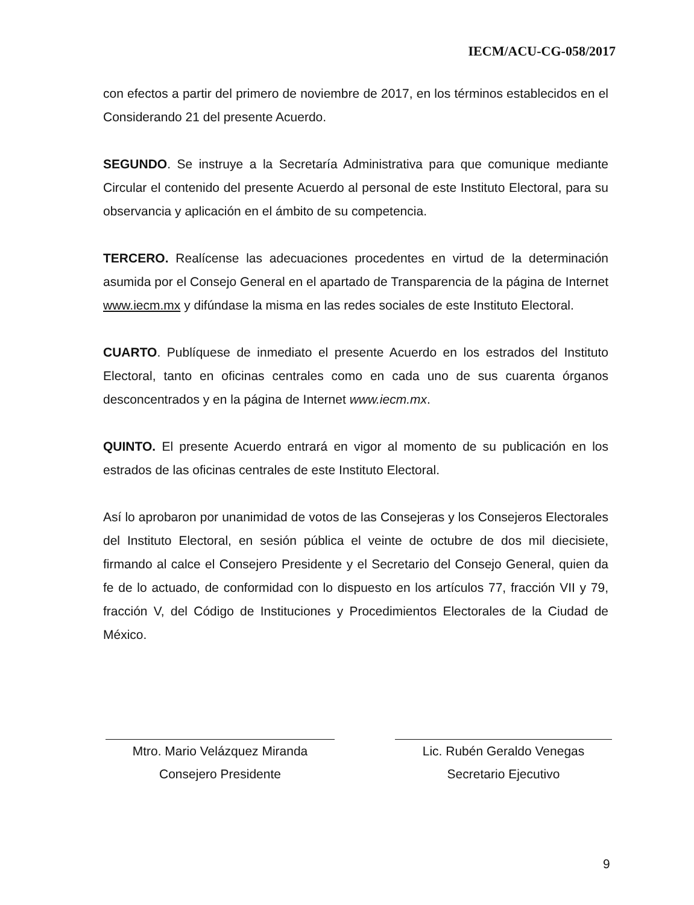IECM/ACU-CG-058/2017
con efectos a partir del primero de noviembre de 2017, en los términos establecidos en el Considerando 21 del presente Acuerdo.
SEGUNDO. Se instruye a la Secretaría Administrativa para que comunique mediante Circular el contenido del presente Acuerdo al personal de este Instituto Electoral, para su observancia y aplicación en el ámbito de su competencia.
TERCERO. Realícense las adecuaciones procedentes en virtud de la determinación asumida por el Consejo General en el apartado de Transparencia de la página de Internet www.iecm.mx y difúndase la misma en las redes sociales de este Instituto Electoral.
CUARTO. Publíquese de inmediato el presente Acuerdo en los estrados del Instituto Electoral, tanto en oficinas centrales como en cada uno de sus cuarenta órganos desconcentrados y en la página de Internet www.iecm.mx.
QUINTO. El presente Acuerdo entrará en vigor al momento de su publicación en los estrados de las oficinas centrales de este Instituto Electoral.
Así lo aprobaron por unanimidad de votos de las Consejeras y los Consejeros Electorales del Instituto Electoral, en sesión pública el veinte de octubre de dos mil diecisiete, firmando al calce el Consejero Presidente y el Secretario del Consejo General, quien da fe de lo actuado, de conformidad con lo dispuesto en los artículos 77, fracción VII y 79, fracción V, del Código de Instituciones y Procedimientos Electorales de la Ciudad de México.
Mtro. Mario Velázquez Miranda
Consejero Presidente
Lic. Rubén Geraldo Venegas
Secretario Ejecutivo
9